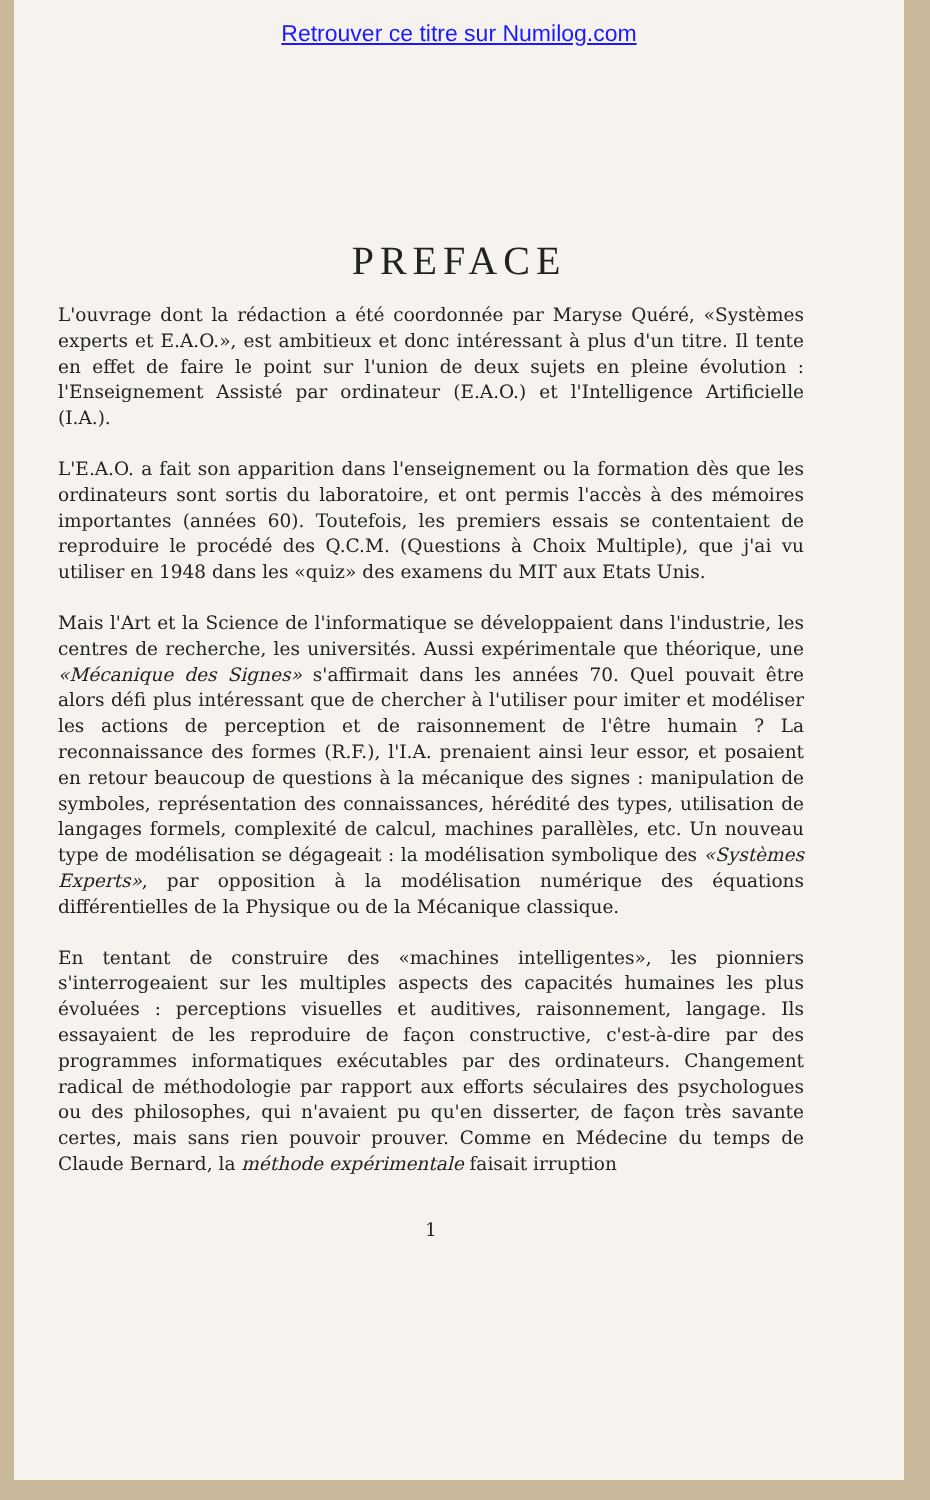Retrouver ce titre sur Numilog.com
PREFACE
L'ouvrage dont la rédaction a été coordonnée par Maryse Quéré, «Systèmes experts et E.A.O.», est ambitieux et donc intéressant à plus d'un titre. Il tente en effet de faire le point sur l'union de deux sujets en pleine évolution : l'Enseignement Assisté par ordinateur (E.A.O.) et l'Intelligence Artificielle (I.A.).
L'E.A.O. a fait son apparition dans l'enseignement ou la formation dès que les ordinateurs sont sortis du laboratoire, et ont permis l'accès à des mémoires importantes (années 60). Toutefois, les premiers essais se contentaient de reproduire le procédé des Q.C.M. (Questions à Choix Multiple), que j'ai vu utiliser en 1948 dans les «quiz» des examens du MIT aux Etats Unis.
Mais l'Art et la Science de l'informatique se développaient dans l'industrie, les centres de recherche, les universités. Aussi expérimentale que théorique, une «Mécanique des Signes» s'affirmait dans les années 70. Quel pouvait être alors défi plus intéressant que de chercher à l'utiliser pour imiter et modéliser les actions de perception et de raisonnement de l'être humain ? La reconnaissance des formes (R.F.), l'I.A. prenaient ainsi leur essor, et posaient en retour beaucoup de questions à la mécanique des signes : manipulation de symboles, représentation des connaissances, hérédité des types, utilisation de langages formels, complexité de calcul, machines parallèles, etc. Un nouveau type de modélisation se dégageait : la modélisation symbolique des «Systèmes Experts», par opposition à la modélisation numérique des équations différentielles de la Physique ou de la Mécanique classique.
En tentant de construire des «machines intelligentes», les pionniers s'interrogeaient sur les multiples aspects des capacités humaines les plus évoluées : perceptions visuelles et auditives, raisonnement, langage. Ils essayaient de les reproduire de façon constructive, c'est-à-dire par des programmes informatiques exécutables par des ordinateurs. Changement radical de méthodologie par rapport aux efforts séculaires des psychologues ou des philosophes, qui n'avaient pu qu'en disserter, de façon très savante certes, mais sans rien pouvoir prouver. Comme en Médecine du temps de Claude Bernard, la méthode expérimentale faisait irruption
1